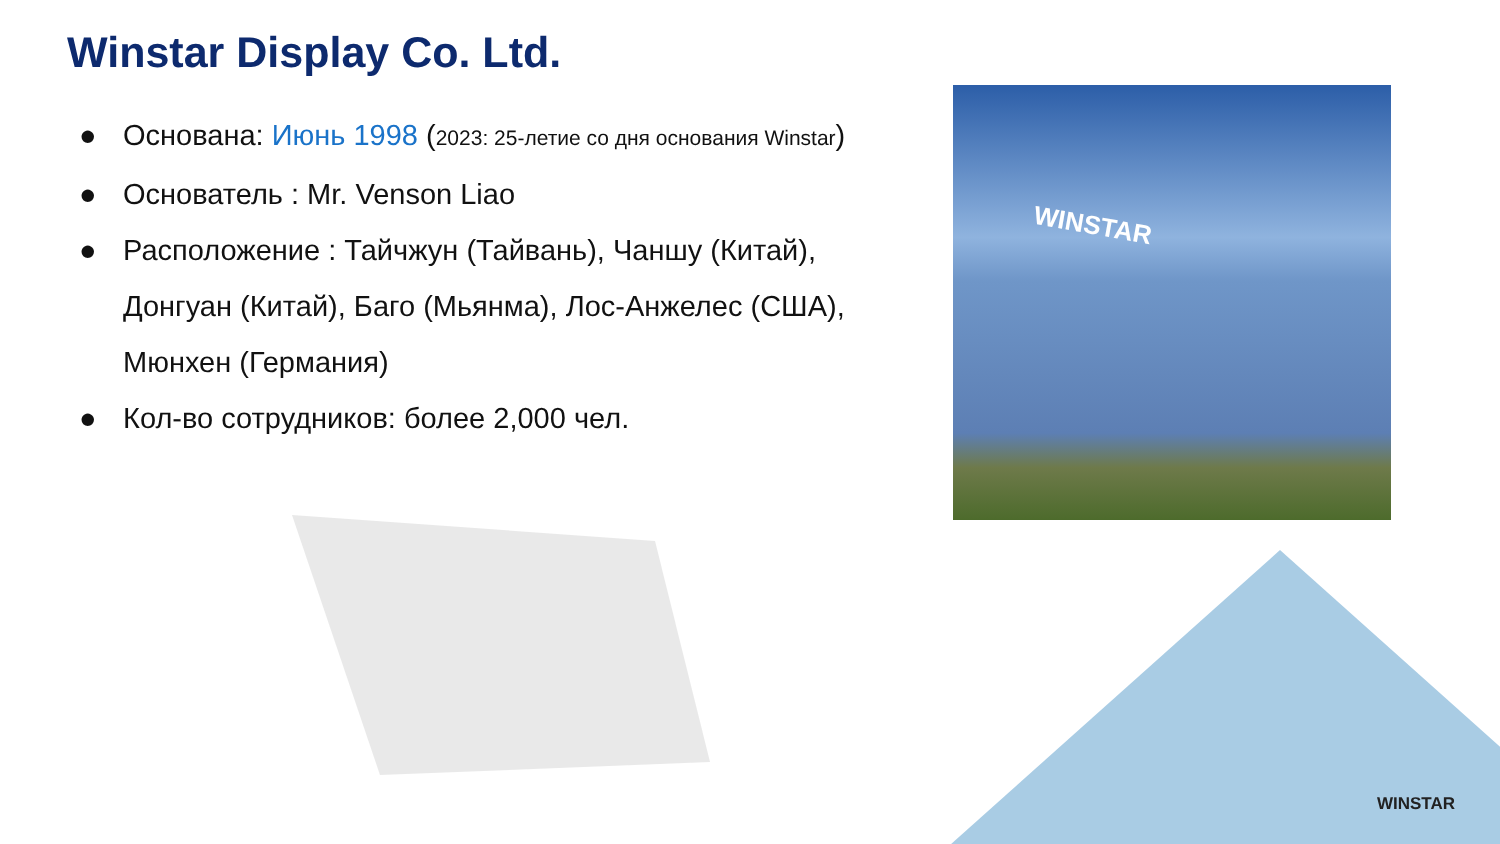WINSTAR
Winstar Display Co. Ltd.
● Основана: Июнь 1998 (2023: 25-летие со дня основания Winstar)
● Основатель : Mr. Venson Liao
● Расположение : Тайчжун (Тайвань), Чаншу (Китай), Донгуан (Китай), Баго (Мьянма), Лос-Анжелес (США), Мюнхен (Германия)
● Кол-во сотрудников: более 2,000 чел.
WINSTAR